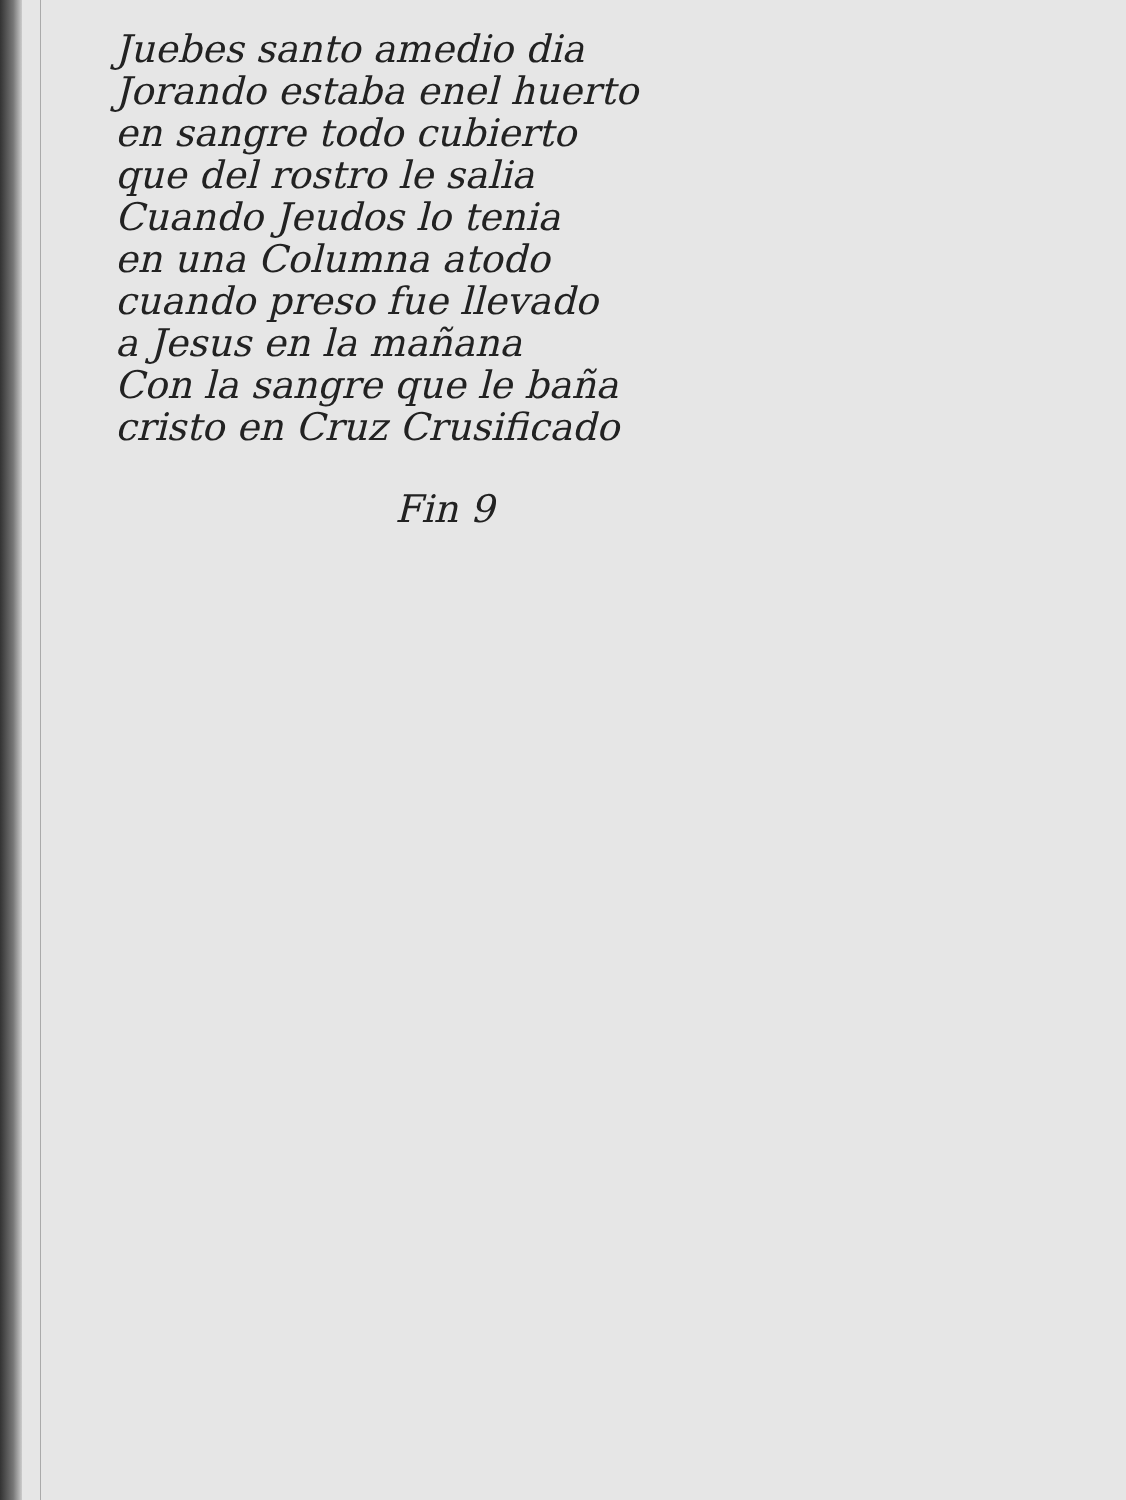Juebes santo amedio dia
Jorando estaba enel huerto
en sangre todo cubierto
que del rostro le salia
Cuando Jeudos lo tenia
en una Columna atodo
cuando preso fue llevado
a Jesus en la mañana
Con la sangre que le baña
cristo en Cruz Crusificado
Fin 9